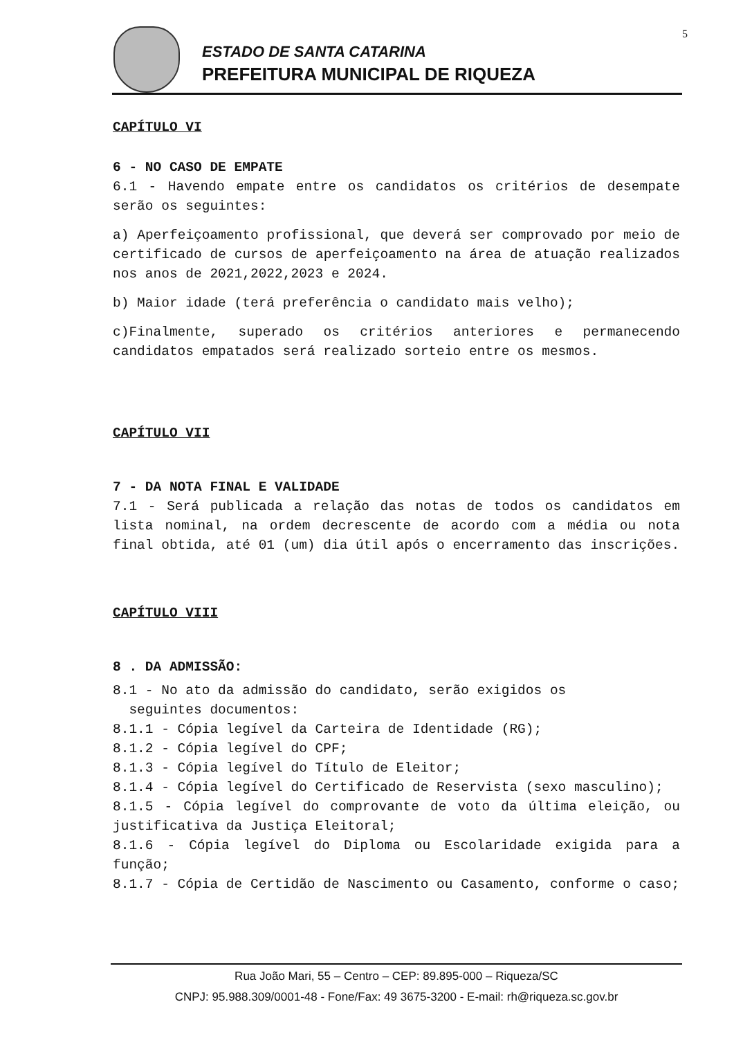ESTADO DE SANTA CATARINA
PREFEITURA MUNICIPAL DE RIQUEZA
5
CAPÍTULO VI
6 - NO CASO DE EMPATE
6.1 - Havendo empate entre os candidatos os critérios de desempate serão os seguintes:
a) Aperfeiçoamento profissional, que deverá ser comprovado por meio de certificado de cursos de aperfeiçoamento na área de atuação realizados nos anos de 2021,2022,2023 e 2024.
b) Maior idade (terá preferência o candidato mais velho);
c)Finalmente, superado os critérios anteriores e permanecendo candidatos empatados será realizado sorteio entre os mesmos.
CAPÍTULO VII
7 - DA NOTA FINAL E VALIDADE
7.1 - Será publicada a relação das notas de todos os candidatos em lista nominal, na ordem decrescente de acordo com a média ou nota final obtida, até 01 (um) dia útil após o encerramento das inscrições.
CAPÍTULO VIII
8 . DA ADMISSÃO:
8.1 - No ato da admissão do candidato, serão exigidos os
seguintes documentos:
8.1.1 - Cópia legível da Carteira de Identidade (RG);
8.1.2 - Cópia legível do CPF;
8.1.3 - Cópia legível do Título de Eleitor;
8.1.4 - Cópia legível do Certificado de Reservista (sexo masculino);
8.1.5 - Cópia legível do comprovante de voto da última eleição, ou justificativa da Justiça Eleitoral;
8.1.6 - Cópia legível do Diploma ou Escolaridade exigida para a função;
8.1.7 - Cópia de Certidão de Nascimento ou Casamento, conforme o caso;
Rua João Mari, 55 – Centro – CEP: 89.895-000 – Riqueza/SC
CNPJ: 95.988.309/0001-48 - Fone/Fax: 49 3675-3200 - E-mail: rh@riqueza.sc.gov.br